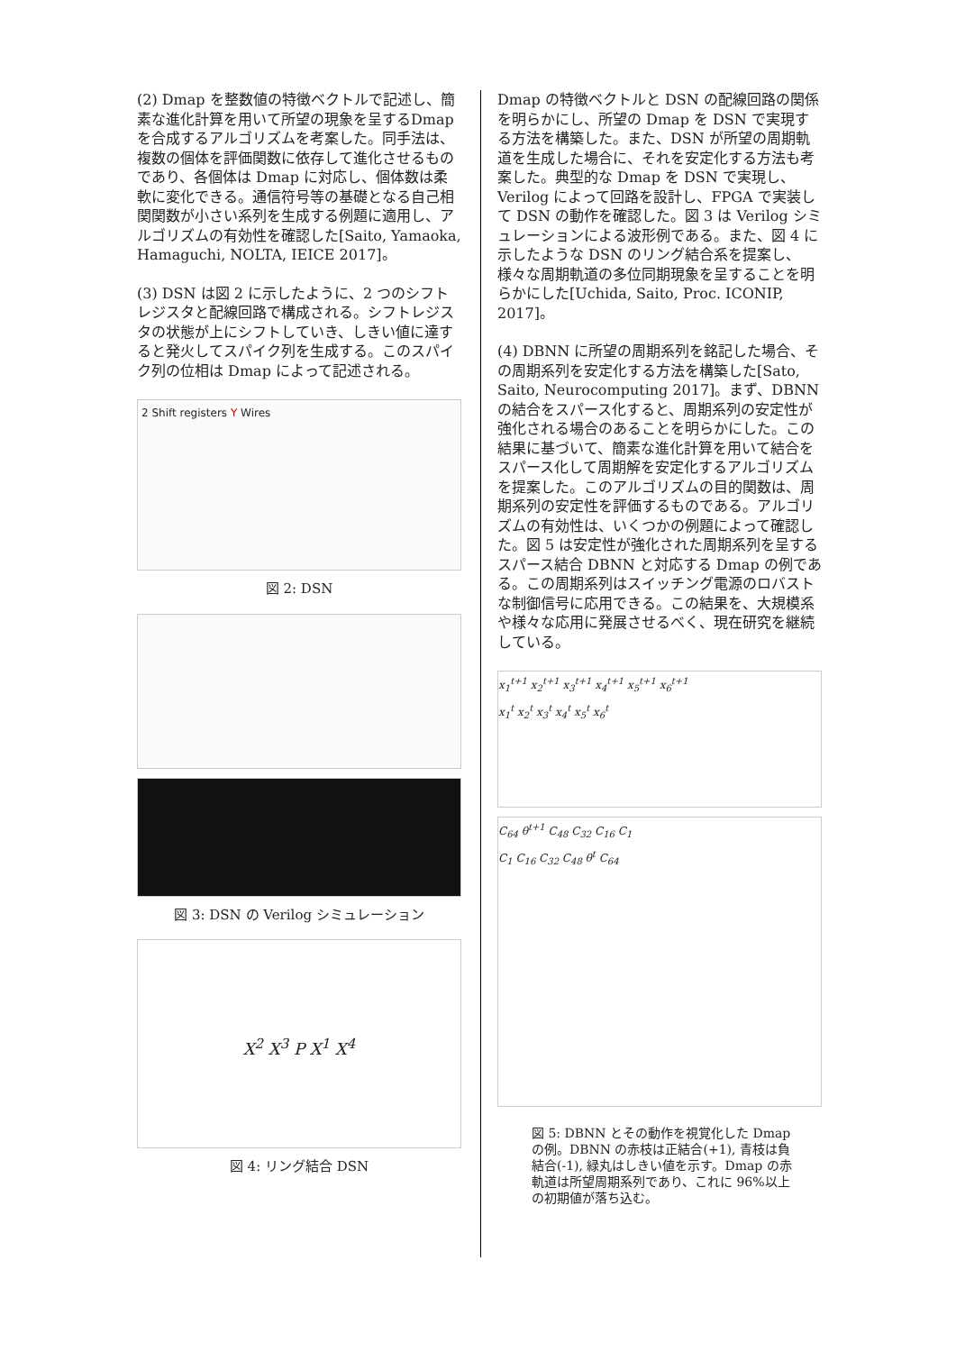(2) Dmap を整数値の特徴ベクトルで記述し、簡素な進化計算を用いて所望の現象を呈するDmapを合成するアルゴリズムを考案した。同手法は、複数の個体を評価関数に依存して進化させるものであり、各個体は Dmap に対応し、個体数は柔軟に変化できる。通信符号等の基礎となる自己相関関数が小さい系列を生成する例題に適用し、アルゴリズムの有効性を確認した[Saito, Yamaoka, Hamaguchi, NOLTA, IEICE 2017]。
(3) DSN は図 2 に示したように、2 つのシフトレジスタと配線回路で構成される。シフトレジスタの状態が上にシフトしていき、しきい値に達すると発火してスパイク列を生成する。このスパイク列の位相は Dmap によって記述される。
2 Shift registers Y Wires
図 2: DSN
図 3: DSN の Verilog シミュレーション
X<sup>2</sup> X<sup>3</sup> P X<sup>1</sup> X<sup>4</sup>
図 4: リング結合 DSN
Dmap の特徴ベクトルと DSN の配線回路の関係を明らかにし、所望の Dmap を DSN で実現する方法を構築した。また、DSN が所望の周期軌道を生成した場合に、それを安定化する方法も考案した。典型的な Dmap を DSN で実現し、Verilog によって回路を設計し、FPGA で実装して DSN の動作を確認した。図 3 は Verilog シミュレーションによる波形例である。また、図 4 に示したような DSN のリング結合系を提案し、様々な周期軌道の多位同期現象を呈することを明らかにした[Uchida, Saito, Proc. ICONIP, 2017]。
(4) DBNN に所望の周期系列を銘記した場合、その周期系列を安定化する方法を構築した[Sato, Saito, Neurocomputing 2017]。まず、DBNN の結合をスパース化すると、周期系列の安定性が強化される場合のあることを明らかにした。この結果に基づいて、簡素な進化計算を用いて結合をスパース化して周期解を安定化するアルゴリズムを提案した。このアルゴリズムの目的関数は、周期系列の安定性を評価するものである。アルゴリズムの有効性は、いくつかの例題によって確認した。図 5 は安定性が強化された周期系列を呈するスパース結合 DBNN と対応する Dmap の例である。この周期系列はスイッチング電源のロバストな制御信号に応用できる。この結果を、大規模系や様々な応用に発展させるべく、現在研究を継続している。
x<sub>1</sub><sup>t+1</sup> x<sub>2</sub><sup>t+1</sup> x<sub>3</sub><sup>t+1</sup> x<sub>4</sub><sup>t+1</sup> x<sub>5</sub><sup>t+1</sup> x<sub>6</sub><sup>t+1</sup>
x<sub>1</sub><sup>t</sup> x<sub>2</sub><sup>t</sup> x<sub>3</sub><sup>t</sup> x<sub>4</sub><sup>t</sup> x<sub>5</sub><sup>t</sup> x<sub>6</sub><sup>t</sup>
C<sub>64</sub> θ<sup>t+1</sup> C<sub>48</sub> C<sub>32</sub> C<sub>16</sub> C<sub>1</sub>
C<sub>1</sub> C<sub>16</sub> C<sub>32</sub> C<sub>48</sub> θ<sup>t</sup> C<sub>64</sub>
図 5: DBNN とその動作を視覚化した Dmap の例。DBNN の赤枝は正結合(+1), 青枝は負結合(-1), 緑丸はしきい値を示す。Dmap の赤軌道は所望周期系列であり、これに 96%以上の初期値が落ち込む。